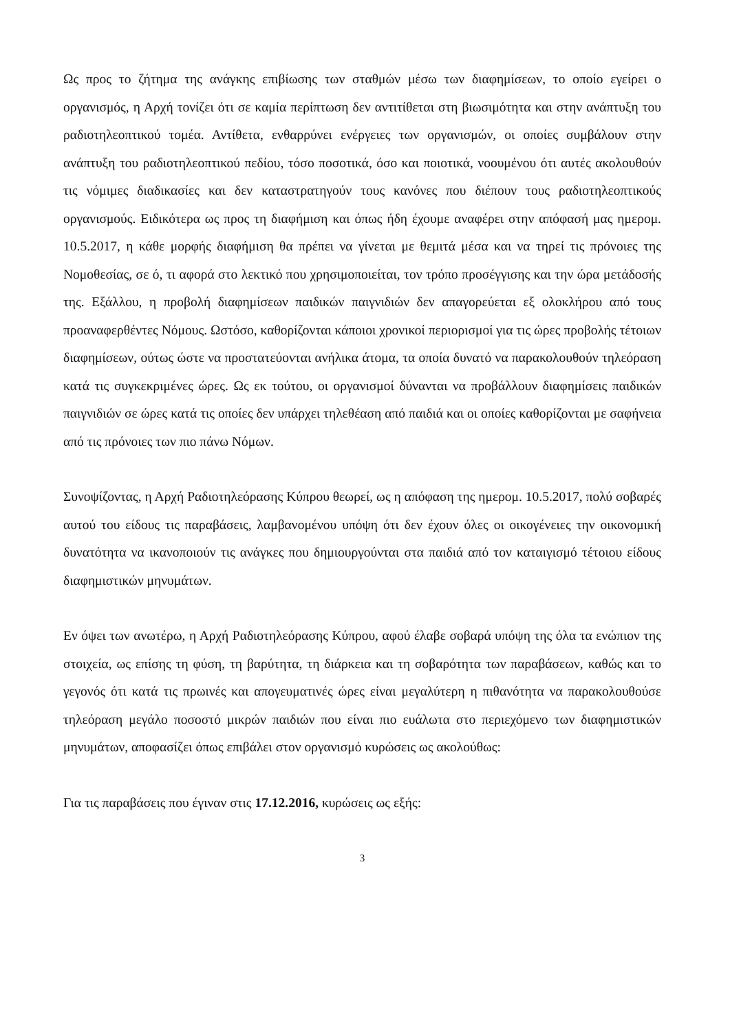Ως προς το ζήτημα της ανάγκης επιβίωσης των σταθμών μέσω των διαφημίσεων, το οποίο εγείρει ο οργανισμός, η Αρχή τονίζει ότι σε καμία περίπτωση δεν αντιτίθεται στη βιωσιμότητα και στην ανάπτυξη του ραδιοτηλεοπτικού τομέα. Αντίθετα, ενθαρρύνει ενέργειες των οργανισμών, οι οποίες συμβάλουν στην ανάπτυξη του ραδιοτηλεοπτικού πεδίου, τόσο ποσοτικά, όσο και ποιοτικά, νοουμένου ότι αυτές ακολουθούν τις νόμιμες διαδικασίες και δεν καταστρατηγούν τους κανόνες που διέπουν τους ραδιοτηλεοπτικούς οργανισμούς. Ειδικότερα ως προς τη διαφήμιση και όπως ήδη έχουμε αναφέρει στην απόφασή μας ημερομ. 10.5.2017, η κάθε μορφής διαφήμιση θα πρέπει να γίνεται με θεμιτά μέσα και να τηρεί τις πρόνοιες της Νομοθεσίας, σε ό, τι αφορά στο λεκτικό που χρησιμοποιείται, τον τρόπο προσέγγισης και την ώρα μετάδοσής της. Εξάλλου, η προβολή διαφημίσεων παιδικών παιγνιδιών δεν απαγορεύεται εξ ολοκλήρου από τους προαναφερθέντες Νόμους. Ωστόσο, καθορίζονται κάποιοι χρονικοί περιορισμοί για τις ώρες προβολής τέτοιων διαφημίσεων, ούτως ώστε να προστατεύονται ανήλικα άτομα, τα οποία δυνατό να παρακολουθούν τηλεόραση κατά τις συγκεκριμένες ώρες. Ως εκ τούτου, οι οργανισμοί δύνανται να προβάλλουν διαφημίσεις παιδικών παιγνιδιών σε ώρες κατά τις οποίες δεν υπάρχει τηλεθέαση από παιδιά και οι οποίες καθορίζονται με σαφήνεια από τις πρόνοιες των πιο πάνω Νόμων.
Συνοψίζοντας, η Αρχή Ραδιοτηλεόρασης Κύπρου θεωρεί, ως η απόφαση της ημερομ. 10.5.2017, πολύ σοβαρές αυτού του είδους τις παραβάσεις, λαμβανομένου υπόψη ότι δεν έχουν όλες οι οικογένειες την οικονομική δυνατότητα να ικανοποιούν τις ανάγκες που δημιουργούνται στα παιδιά από τον καταιγισμό τέτοιου είδους διαφημιστικών μηνυμάτων.
Εν όψει των ανωτέρω, η Αρχή Ραδιοτηλεόρασης Κύπρου, αφού έλαβε σοβαρά υπόψη της όλα τα ενώπιον της στοιχεία, ως επίσης τη φύση, τη βαρύτητα, τη διάρκεια και τη σοβαρότητα των παραβάσεων, καθώς και το γεγονός ότι κατά τις πρωινές και απογευματινές ώρες είναι μεγαλύτερη η πιθανότητα να παρακολουθούσε τηλεόραση μεγάλο ποσοστό μικρών παιδιών που είναι πιο ευάλωτα στο περιεχόμενο των διαφημιστικών μηνυμάτων, αποφασίζει όπως επιβάλει στον οργανισμό κυρώσεις ως ακολούθως:
Για τις παραβάσεις που έγιναν στις 17.12.2016, κυρώσεις ως εξής:
3